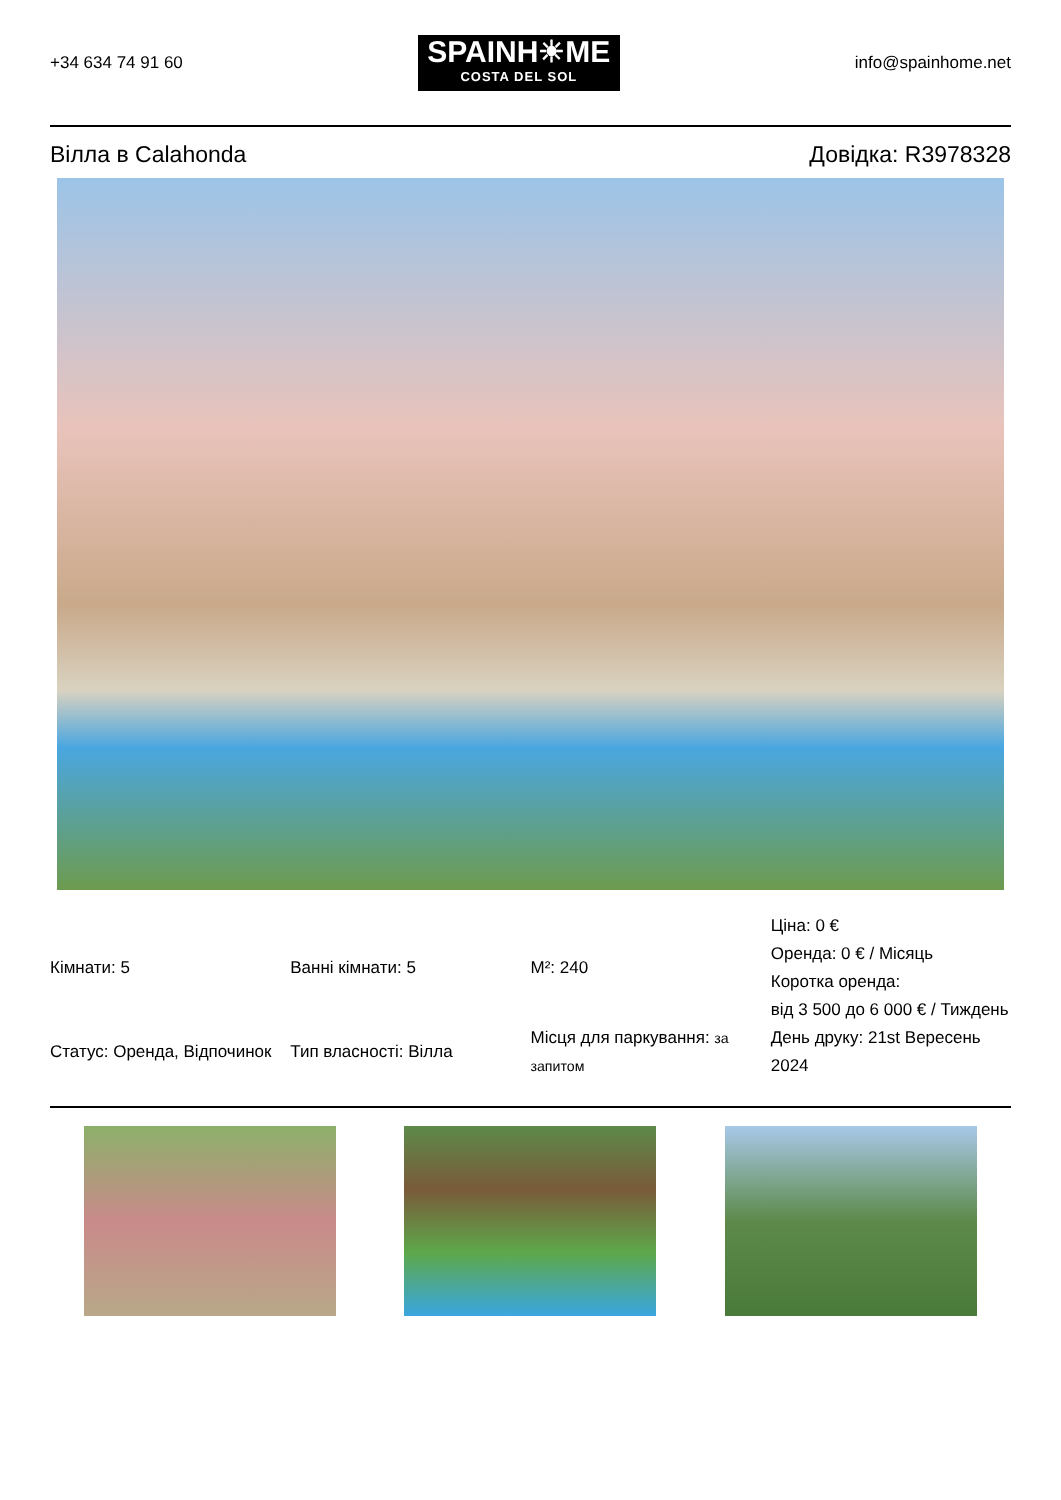+34 634 74 91 60
SPAINH☀ME
COSTA DEL SOL
info@spainhome.net
Вілла в Calahonda Довідка: R3978328
| Кімнати: 5 | Ванні кімнати: 5 | M²: 240 | Ціна: 0 € Оренда: 0 € / Місяць Коротка оренда: від 3 500 до 6 000 € / Тиждень |
| Статус: Оренда, Відпочинок | Тип власності: Вілла | Місця для паркування: за запитом | День друку: 21st Вересень 2024 |